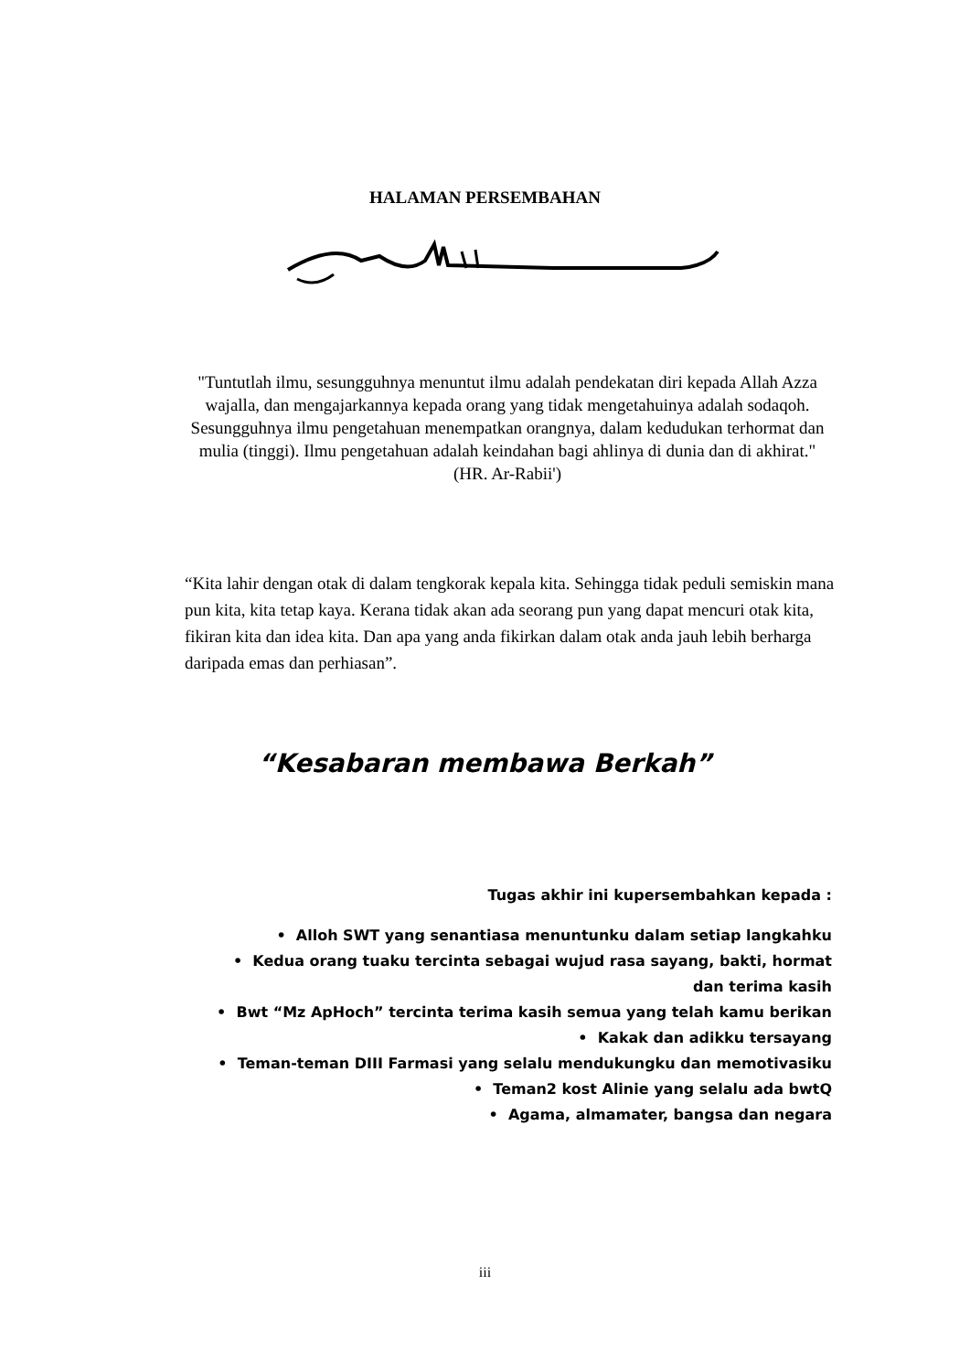HALAMAN PERSEMBAHAN
"Tuntutlah ilmu, sesungguhnya menuntut ilmu adalah pendekatan diri kepada Allah Azza wajalla, dan mengajarkannya kepada orang yang tidak mengetahuinya adalah sodaqoh. Sesungguhnya ilmu pengetahuan menempatkan orangnya, dalam kedudukan terhormat dan mulia (tinggi). Ilmu pengetahuan adalah keindahan bagi ahlinya di dunia dan di akhirat."
(HR. Ar-Rabii')
“Kita lahir dengan otak di dalam tengkorak kepala kita. Sehingga tidak peduli semiskin mana pun kita, kita tetap kaya. Kerana tidak akan ada seorang pun yang dapat mencuri otak kita, fikiran kita dan idea kita. Dan apa yang anda fikirkan dalam otak anda jauh lebih berharga daripada emas dan perhiasan”.
“Kesabaran membawa Berkah”
Tugas akhir ini kupersembahkan kepada :
• Alloh SWT yang senantiasa menuntunku dalam setiap langkahku
• Kedua orang tuaku tercinta sebagai wujud rasa sayang, bakti, hormat dan terima kasih
• Bwt “Mz ApHoch” tercinta terima kasih semua yang telah kamu berikan
• Kakak dan adikku tersayang
• Teman-teman DIII Farmasi yang selalu mendukungku dan memotivasiku
• Teman2 kost Alinie yang selalu ada bwtQ
• Agama, almamater, bangsa dan negara
iii